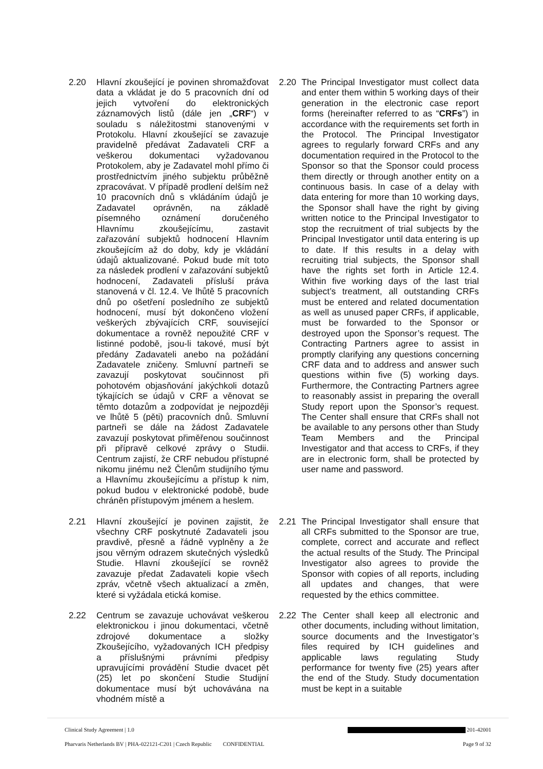2.20 Hlavní zkoušející je povinen shromažďovat data a vkládat je do 5 pracovních dní od jejich vytvoření do elektronických záznamových listů (dále jen „CRF“) v souladu s náležitostmi stanovenými v Protokolu. Hlavní zkoušející se zavazuje pravidelně předávat Zadavateli CRF a veškerou dokumentaci vyžadovanou Protokolem, aby je Zadavatel mohl přímo či prostřednictvím jiného subjektu průběžně zpracovávat. V případě prodlení delším než 10 pracovních dnů s vkládáním údajů je Zadavatel oprávněn, na základě písemného oznámení doručeného Hlavnímu zkoušejícímu, zastavit zařazování subjektů hodnocení Hlavním zkoušejícím až do doby, kdy je vkládání údajů aktualizované. Pokud bude mít toto za následek prodlení v zařazování subjektů hodnocení, Zadavateli přísluší práva stanovená v čl. 12.4. Ve lhůtě 5 pracovních dnů po ošetření posledního ze subjektů hodnocení, musí být dokončeno vložení veškerých zbývajících CRF, související dokumentace a rovněž nepoužité CRF v listinné podobě, jsou-li takové, musí být předány Zadavateli anebo na požádání Zadavatele zničeny. Smluvní partneři se zavazují poskytovat součinnost při pohotovém objasňování jakýchkoli dotazů týkajících se údajů v CRF a věnovat se těmto dotazům a zodpovídat je nejpozději ve lhůtě 5 (pěti) pracovních dnů. Smluvní partneři se dále na žádost Zadavatele zavazují poskytovat přiměřenou součinnost při přípravě celkové zprávy o Studii. Centrum zajistí, že CRF nebudou přístupné nikomu jinému než Členům studijního týmu a Hlavnímu zkoušejícímu a přístup k nim, pokud budou v elektronické podobě, bude chráněn přístupovým jménem a heslem.
2.20 The Principal Investigator must collect data and enter them within 5 working days of their generation in the electronic case report forms (hereinafter referred to as “CRFs”) in accordance with the requirements set forth in the Protocol. The Principal Investigator agrees to regularly forward CRFs and any documentation required in the Protocol to the Sponsor so that the Sponsor could process them directly or through another entity on a continuous basis. In case of a delay with data entering for more than 10 working days, the Sponsor shall have the right by giving written notice to the Principal Investigator to stop the recruitment of trial subjects by the Principal Investigator until data entering is up to date. If this results in a delay with recruiting trial subjects, the Sponsor shall have the rights set forth in Article 12.4. Within five working days of the last trial subject’s treatment, all outstanding CRFs must be entered and related documentation as well as unused paper CRFs, if applicable, must be forwarded to the Sponsor or destroyed upon the Sponsor’s request. The Contracting Partners agree to assist in promptly clarifying any questions concerning CRF data and to address and answer such questions within five (5) working days. Furthermore, the Contracting Partners agree to reasonably assist in preparing the overall Study report upon the Sponsor’s request. The Center shall ensure that CRFs shall not be available to any persons other than Study Team Members and the Principal Investigator and that access to CRFs, if they are in electronic form, shall be protected by user name and password.
2.21 Hlavní zkoušející je povinen zajistit, že všechny CRF poskytnuté Zadavateli jsou pravdivě, přesně a řádně vyplněny a že jsou věrným odrazem skutečných výsledků Studie. Hlavní zkoušející se rovněž zavazuje předat Zadavateli kopie všech zpráv, včetně všech aktualizací a změn, které si vyžádala etická komise.
2.21 The Principal Investigator shall ensure that all CRFs submitted to the Sponsor are true, complete, correct and accurate and reflect the actual results of the Study. The Principal Investigator also agrees to provide the Sponsor with copies of all reports, including all updates and changes, that were requested by the ethics committee.
2.22 Centrum se zavazuje uchovávat veškerou elektronickou i jinou dokumentaci, včetně zdrojové dokumentace a složky Zkoušejícího, vyžadovaných ICH předpisy a příslušnými právními předpisy upravujícími provádění Studie dvacet pět (25) let po skončení Studie Studijní dokumentace musí být uchovávána na vhodném místě a
2.22 The Center shall keep all electronic and other documents, including without limitation, source documents and the Investigator’s files required by ICH guidelines and applicable laws regulating Study performance for twenty five (25) years after the end of the Study. Study documentation must be kept in a suitable
Clinical Study Agreement | 1.0 201-42001
Pharvaris Netherlands BV | PHA-022121-C201 | Czech Republic CONFIDENTIAL Page 9 of 32